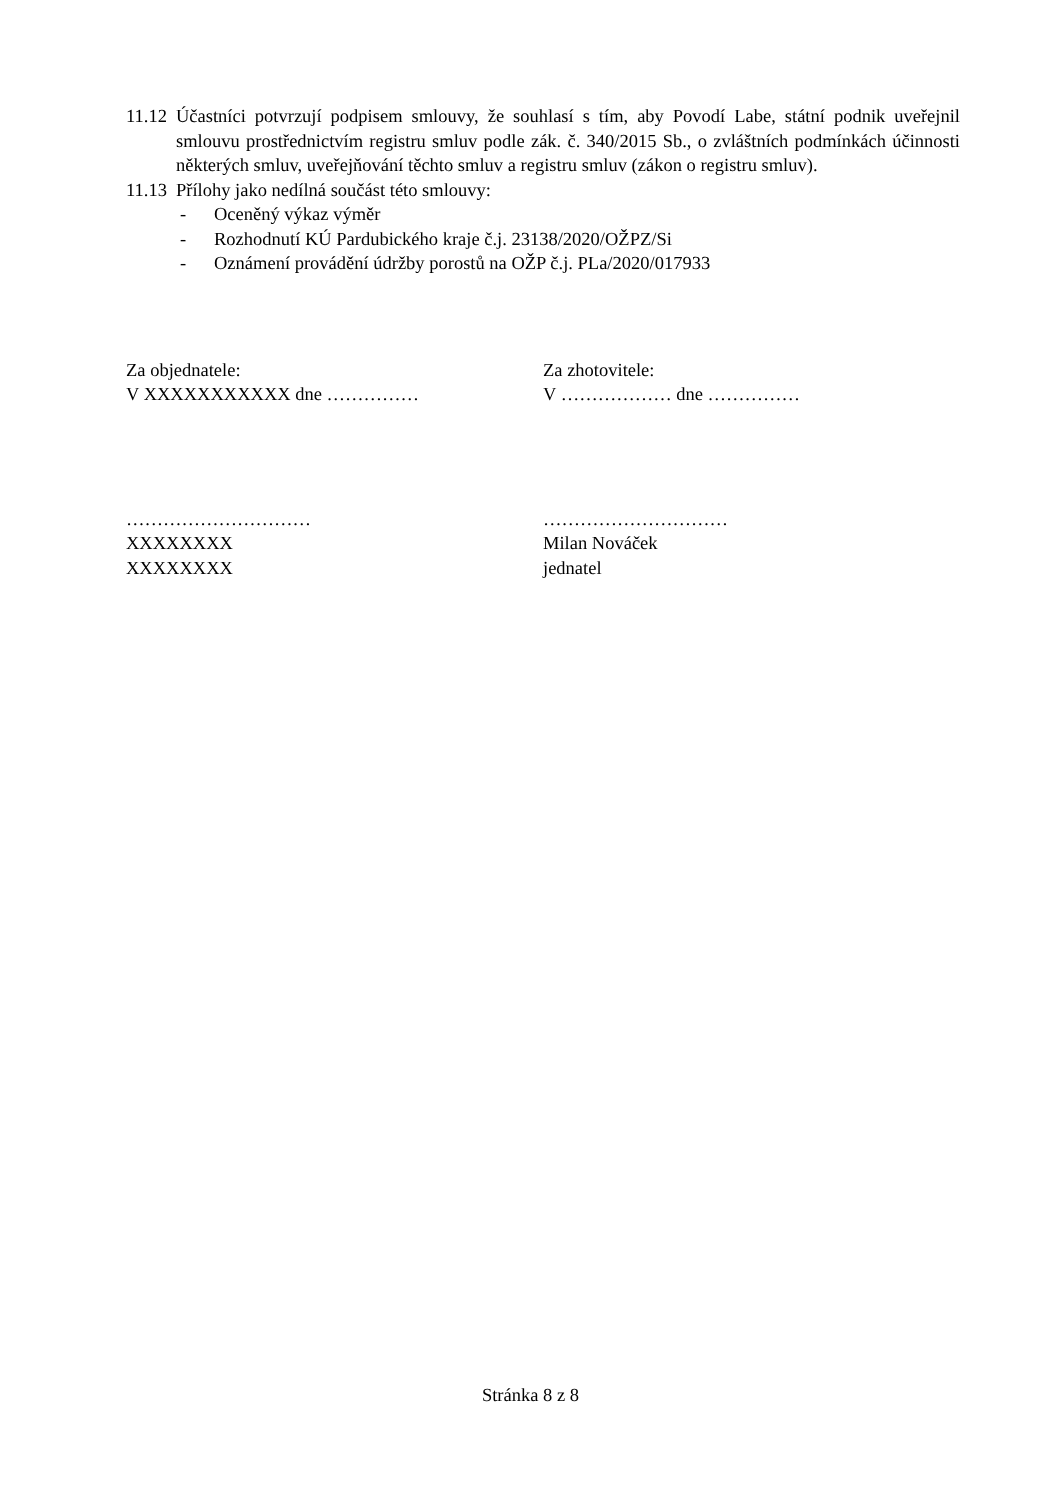11.12
Účastníci potvrzují podpisem smlouvy, že souhlasí s tím, aby Povodí Labe, státní podnik uveřejnil smlouvu prostřednictvím registru smluv podle zák. č. 340/2015 Sb., o zvláštních podmínkách účinnosti některých smluv, uveřejňování těchto smluv a registru smluv (zákon o registru smluv).
11.13
Přílohy jako nedílná součást této smlouvy:
- Oceněný výkaz výměr
- Rozhodnutí KÚ Pardubického kraje č.j. 23138/2020/OŽPZ/Si
- Oznámení provádění údržby porostů na OŽP č.j. PLa/2020/017933
Za objednatele:
V XXXXXXXXXXX dne ……………
…………………………
XXXXXXXX
XXXXXXXX
Za zhotovitele:
V ……………… dne ……………
…………………………
Milan Nováček
jednatel
Stránka 8 z 8